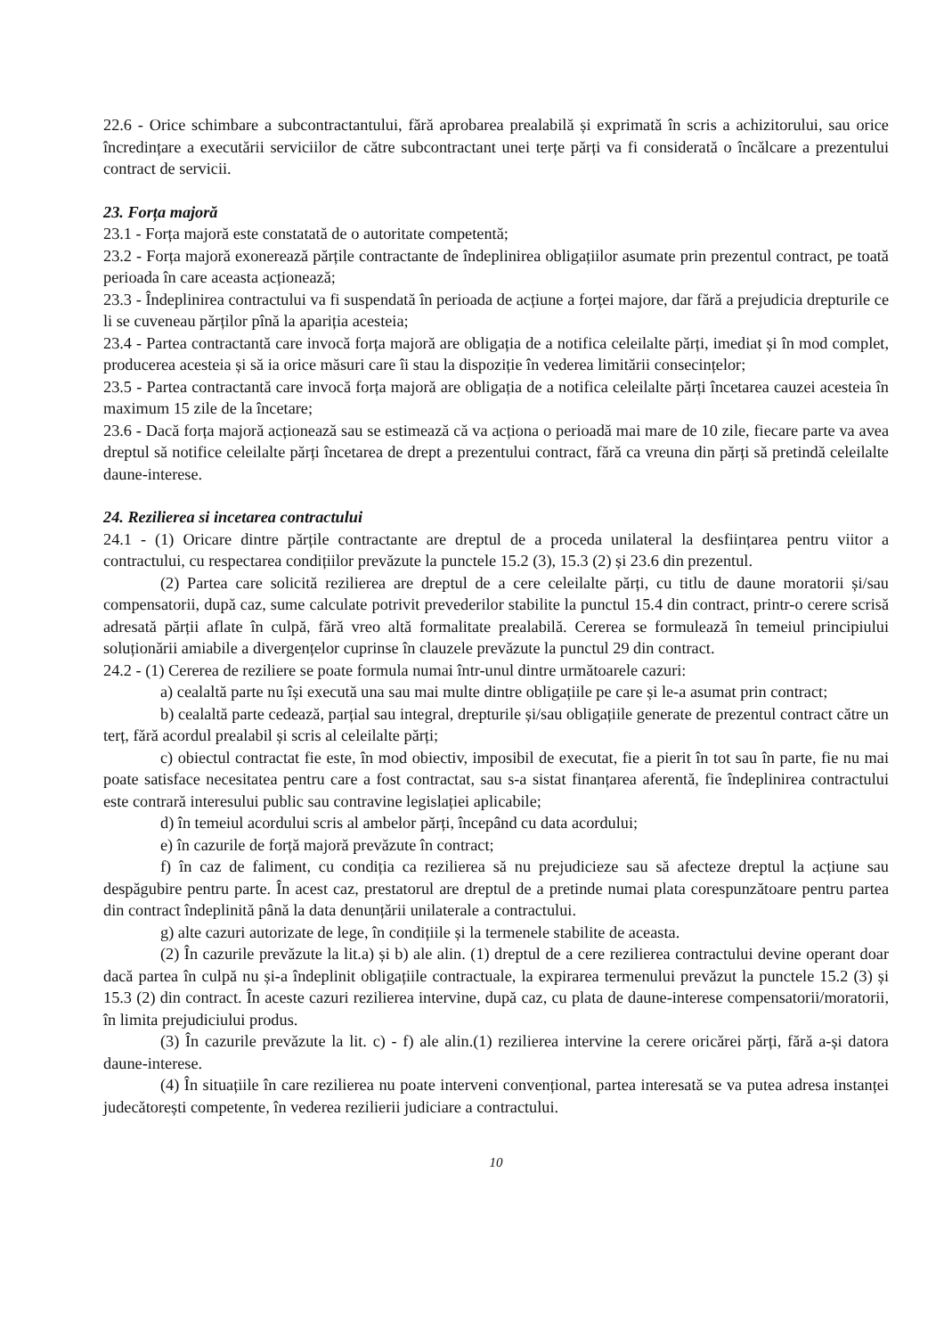22.6 - Orice schimbare a subcontractantului, fără aprobarea prealabilă și exprimată în scris a achizitorului, sau orice încredințare a executării serviciilor de către subcontractant unei terțe părți va fi considerată o încălcare a prezentului contract de servicii.
23. Forța majoră
23.1 - Forța majoră este constatată de o autoritate competentă;
23.2 - Forța majoră exonerează părțile contractante de îndeplinirea obligațiilor asumate prin prezentul contract, pe toată perioada în care aceasta acționează;
23.3 - Îndeplinirea contractului va fi suspendată în perioada de acțiune a forței majore, dar fără a prejudicia drepturile ce li se cuveneau părților pînă la apariția acesteia;
23.4 - Partea contractantă care invocă forța majoră are obligația de a notifica celeilalte părți, imediat și în mod complet, producerea acesteia și să ia orice măsuri care îi stau la dispoziție în vederea limitării consecințelor;
23.5 - Partea contractantă care invocă forța majoră are obligația de a notifica celeilalte părți încetarea cauzei acesteia în maximum 15 zile de la încetare;
23.6 - Dacă forța majoră acționează sau se estimează că va acționa o perioadă mai mare de 10 zile, fiecare parte va avea dreptul să notifice celeilalte părți încetarea de drept a prezentului contract, fără ca vreuna din părți să pretindă celeilalte daune-interese.
24. Rezilierea si incetarea contractului
24.1 - (1) Oricare dintre părțile contractante are dreptul de a proceda unilateral la desființarea pentru viitor a contractului, cu respectarea condițiilor prevăzute la punctele 15.2 (3), 15.3 (2) și 23.6 din prezentul.
(2) Partea care solicită rezilierea are dreptul de a cere celeilalte părți, cu titlu de daune moratorii și/sau compensatorii, după caz, sume calculate potrivit prevederilor stabilite la punctul 15.4 din contract, printr-o cerere scrisă adresată părții aflate în culpă, fără vreo altă formalitate prealabilă. Cererea se formulează în temeiul principiului soluționării amiabile a divergențelor cuprinse în clauzele prevăzute la punctul 29 din contract.
24.2 - (1) Cererea de reziliere se poate formula numai într-unul dintre următoarele cazuri:
a) cealaltă parte nu își execută una sau mai multe dintre obligațiile pe care și le-a asumat prin contract;
b) cealaltă parte cedează, parțial sau integral, drepturile și/sau obligațiile generate de prezentul contract către un terț, fără acordul prealabil și scris al celeilalte părți;
c) obiectul contractat fie este, în mod obiectiv, imposibil de executat, fie a pierit în tot sau în parte, fie nu mai poate satisface necesitatea pentru care a fost contractat, sau s-a sistat finanțarea aferentă, fie îndeplinirea contractului este contrară interesului public sau contravine legislației aplicabile;
d) în temeiul acordului scris al ambelor părți, începând cu data acordului;
e) în cazurile de forță majoră prevăzute în contract;
f) în caz de faliment, cu condiția ca rezilierea să nu prejudicieze sau să afecteze dreptul la acțiune sau despăgubire pentru parte. În acest caz, prestatorul are dreptul de a pretinde numai plata corespunzătoare pentru partea din contract îndeplinită până la data denunțării unilaterale a contractului.
g) alte cazuri autorizate de lege, în condițiile și la termenele stabilite de aceasta.
(2) În cazurile prevăzute la lit.a) și b) ale alin. (1) dreptul de a cere rezilierea contractului devine operant doar dacă partea în culpă nu și-a îndeplinit obligațiile contractuale, la expirarea termenului prevăzut la punctele 15.2 (3) și 15.3 (2) din contract. În aceste cazuri rezilierea intervine, după caz, cu plata de daune-interese compensatorii/moratorii, în limita prejudiciului produs.
(3) În cazurile prevăzute la lit. c) - f) ale alin.(1) rezilierea intervine la cerere oricărei părți, fără a-și datora daune-interese.
(4) În situațiile în care rezilierea nu poate interveni convențional, partea interesată se va putea adresa instanței judecătorești competente, în vederea rezilierii judiciare a contractului.
10